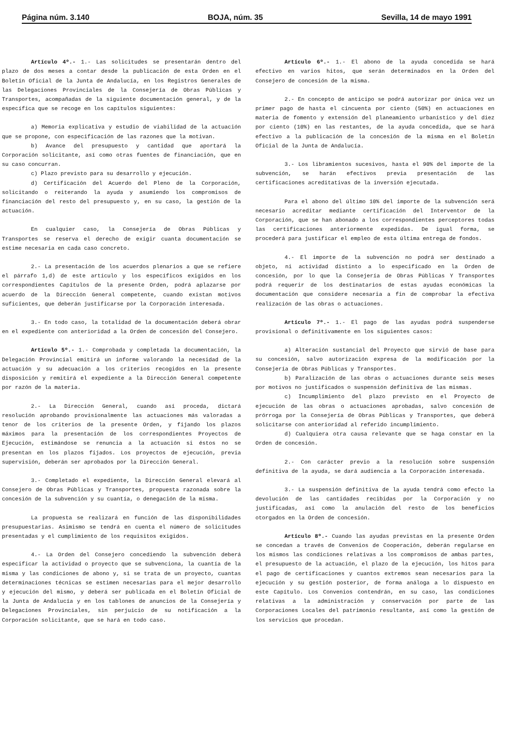Página núm. 3.140 BOJA, núm. 35 Sevilla, 14 de mayo 1991
Artículo 4º.- 1.- Las solicitudes se presentarán dentro del plazo de dos meses a contar desde la publicación de esta Orden en el Boletín Oficial de la Junta de Andalucía, en los Registros Generales de las Delegaciones Provinciales de la Consejería de Obras Públicas y Transportes, acompañadas de la siguiente documentación general, y de la específica que se recoge en los capítulos siguientes:
a) Memoria explicativa y estudio de viabilidad de la actuación que se propone, con especificación de las razones que la motivan.
b) Avance del presupuesto y cantidad que aportará la Corporación solicitante, así como otras fuentes de financiación, que en su caso concurran.
c) Plazo previsto para su desarrollo y ejecución.
d) Certificación del Acuerdo del Pleno de la Corporación, solicitando o reiterando la ayuda y asumiendo los compromisos de financiación del resto del presupuesto y, en su caso, la gestión de la actuación.
En cualquier caso, la Consejería de Obras Públicas y Transportes se reserva el derecho de exigir cuanta documentación se estime necesaria en cada caso concreto.
2.- La presentación de los acuerdos plenarios a que se refiere el párrafo 1,d) de este artículo y los específicos exigidos en los correspondientes Capítulos de la presente Orden, podrá aplazarse por acuerdo de la Dirección General competente, cuando existan motivos suficientes, que deberán justificarse por la Corporación interesada.
3.- En todo caso, la totalidad de la documentación deberá obrar en el expediente con anterioridad a la Orden de concesión del Consejero.
Artículo 5º.- 1.- Comprobada y completada la documentación, la Delegación Provincial emitirá un informe valorando la necesidad de la actuación y su adecuación a los criterios recogidos en la presente disposición y remitirá el expediente a la Dirección General competente por razón de la materia.
2.- La Dirección General, cuando así proceda, dictará resolución aprobando provisionalmente las actuaciones más valoradas a tenor de los criterios de la presente Orden, y fijando los plazos máximos para la presentación de los correspondientes Proyectos de Ejecución, estimándose se renuncia a la actuación si éstos no se presentan en los plazos fijados. Los proyectos de ejecución, previa supervisión, deberán ser aprobados por la Dirección General.
3.- Completado el expediente, la Dirección General elevará al Consejero de Obras Públicas y Transportes, propuesta razonada sobre la concesión de la subvención y su cuantía, o denegación de la misma.
La propuesta se realizará en función de las disponibilidades presupuestarias. Asimismo se tendrá en cuenta el número de solicitudes presentadas y el cumplimiento de los requisitos exigidos.
4.- La Orden del Consejero concediendo la subvención deberá especificar la actividad o proyecto que se subvenciona, la cuantía de la misma y las condiciones de abono y, si se trata de un proyecto, cuantas determinaciones técnicas se estimen necesarias para el mejor desarrollo y ejecución del mismo, y deberá ser publicada en el Boletín Oficial de la Junta de Andalucía y en los tablones de anuncios de la Consejería y Delegaciones Provinciales, sin perjuicio de su notificación a la Corporación solicitante, que se hará en todo caso.
Artículo 6º.- 1.- El abono de la ayuda concedida se hará efectivo en varios hitos, que serán determinados en la Orden del Consejero de concesión de la misma.
2.- En concepto de anticipo se podrá autorizar por única vez un primer pago de hasta el cincuenta por ciento (50%) en actuaciones en materia de fomento y extensión del planeamiento urbanístico y del diez por ciento (10%) en las restantes, de la ayuda concedida, que se hará efectivo a la publicación de la concesión de la misma en el Boletín Oficial de la Junta de Andalucía.
3.- Los libramientos sucesivos, hasta el 90% del importe de la subvención, se harán efectivos previa presentación de las certificaciones acreditativas de la inversión ejecutada.
Para el abono del último 10% del importe de la subvención será necesario acreditar mediante certificación del Interventor de la Corporación, que se han abonado a los correspondientes perceptores todas las certificaciones anteriormente expedidas. De igual forma, se procederá para justificar el empleo de esta última entrega de fondos.
4.- El importe de la subvención no podrá ser destinado a objeto, ni actividad distinto a lo especificado en la Orden de concesión, por lo que la Consejería de Obras Públicas Y Transportes podrá requerir de los destinatarios de estas ayudas económicas la documentación que considere necesaria a fin de comprobar la efectiva realización de las obras o actuaciones.
Artículo 7º.- 1.- El pago de las ayudas podrá suspenderse provisional o definitivamente en los siguientes casos:
a) Alteración sustancial del Proyecto que sirvió de base para su concesión, salvo autorización expresa de la modificación por la Consejería de Obras Públicas y Transportes.
b) Paralización de las obras o actuaciones durante seis meses por motivos no justificados o suspensión definitiva de las mismas.
c) Incumplimiento del plazo previsto en el Proyecto de ejecución de las obras o actuaciones aprobadas, salvo concesión de prórroga por la Consejería de Obras Públicas y Transportes, que deberá solicitarse con anterioridad al referido incumplimiento.
d) Cualquiera otra causa relevante que se haga constar en la Orden de concesión.
2.- Con carácter previo a la resolución sobre suspensión definitiva de la ayuda, se dará audiencia a la Corporación interesada.
3.- La suspensión definitiva de la ayuda tendrá como efecto la devolución de las cantidades recibidas por la Corporación y no justificadas, así como la anulación del resto de los beneficios otorgados en la Orden de concesión.
Artículo 8º.- Cuando las ayudas previstas en la presente Orden se concedan a través de Convenios de Cooperación, deberán regularse en los mismos las condiciones relativas a los compromisos de ambas partes, el presupuesto de la actuación, el plazo de la ejecución, los hitos para el pago de certificaciones y cuantos extremos sean necesarios para la ejecución y su gestión posterior, de forma análoga a lo dispuesto en este Capítulo. Los Convenios contendrán, en su caso, las condiciones relativas a la administración y conservación por parte de las Corporaciones Locales del patrimonio resultante, así como la gestión de los servicios que procedan.